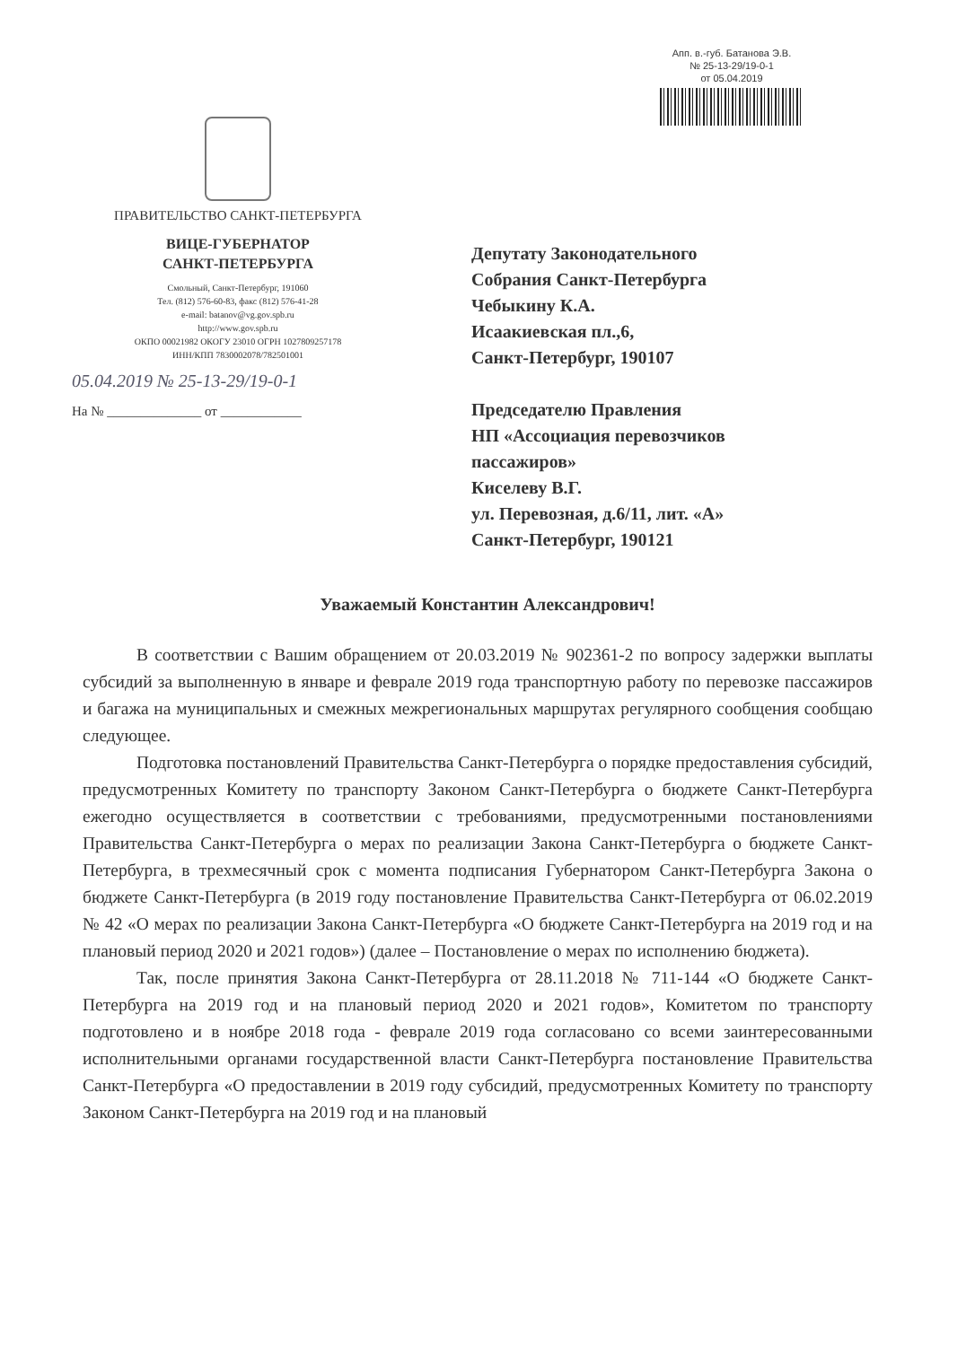Апп. в.-губ. Батанова Э.В.
№ 25-13-29/19-0-1
от 05.04.2019
ПРАВИТЕЛЬСТВО САНКТ-ПЕТЕРБУРГА
ВИЦЕ-ГУБЕРНАТОР
САНКТ-ПЕТЕРБУРГА
Смольный, Санкт-Петербург, 191060
Тел. (812) 576-60-83, факс (812) 576-41-28
e-mail: batanov@vg.gov.spb.ru
http://www.gov.spb.ru
ОКПО 00021982 ОКОГУ 23010 ОГРН 1027809257178
ИНН/КПП 7830002078/782501001
05.04.2019 № 25-13-29/19-0-1
На № ______________ от ____________
Депутату Законодательного
Собрания Санкт-Петербурга
Чебыкину К.А.
Исаакиевская пл.,6,
Санкт-Петербург, 190107
Председателю Правления
НП «Ассоциация перевозчиков
пассажиров»
Киселеву В.Г.
ул. Перевозная, д.6/11, лит. «А»
Санкт-Петербург, 190121
Уважаемый Константин Александрович!
В соответствии с Вашим обращением от 20.03.2019 № 902361-2 по вопросу задержки выплаты субсидий за выполненную в январе и феврале 2019 года транспортную работу по перевозке пассажиров и багажа на муниципальных и смежных межрегиональных маршрутах регулярного сообщения сообщаю следующее.
Подготовка постановлений Правительства Санкт-Петербурга о порядке предоставления субсидий, предусмотренных Комитету по транспорту Законом Санкт-Петербурга о бюджете Санкт-Петербурга ежегодно осуществляется в соответствии с требованиями, предусмотренными постановлениями Правительства Санкт-Петербурга о мерах по реализации Закона Санкт-Петербурга о бюджете Санкт-Петербурга, в трехмесячный срок с момента подписания Губернатором Санкт-Петербурга Закона о бюджете Санкт-Петербурга (в 2019 году постановление Правительства Санкт-Петербурга от 06.02.2019 № 42 «О мерах по реализации Закона Санкт-Петербурга «О бюджете Санкт-Петербурга на 2019 год и на плановый период 2020 и 2021 годов») (далее – Постановление о мерах по исполнению бюджета).
Так, после принятия Закона Санкт-Петербурга от 28.11.2018 № 711-144 «О бюджете Санкт-Петербурга на 2019 год и на плановый период 2020 и 2021 годов», Комитетом по транспорту подготовлено и в ноябре 2018 года - феврале 2019 года согласовано со всеми заинтересованными исполнительными органами государственной власти Санкт-Петербурга постановление Правительства Санкт-Петербурга «О предоставлении в 2019 году субсидий, предусмотренных Комитету по транспорту Законом Санкт-Петербурга на 2019 год и на плановый